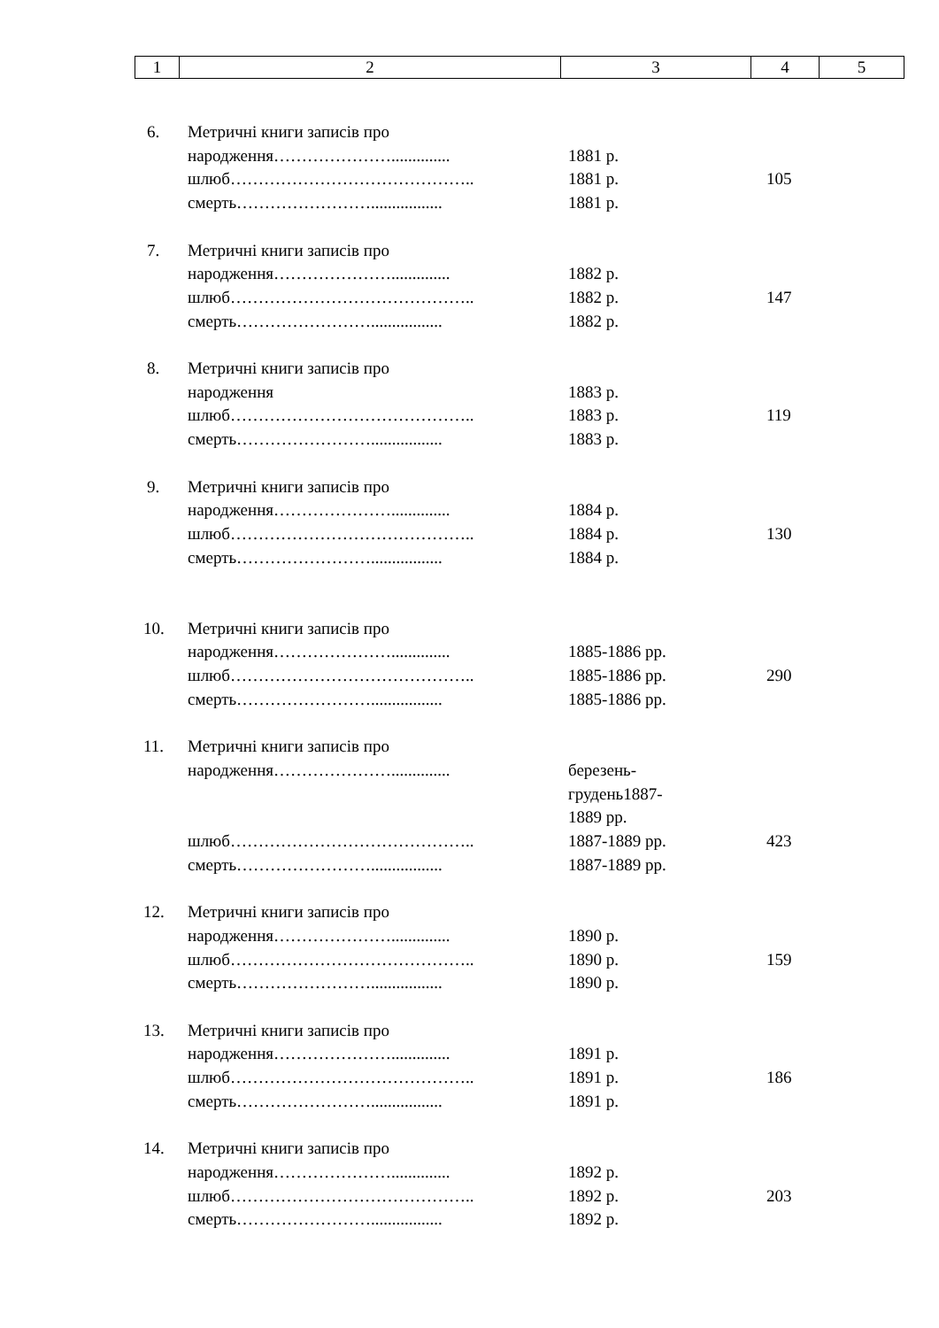| 1 | 2 | 3 | 4 | 5 |
| 6. | Метричні книги записів про | | | |
| | народження………………….............. | 1881 р. | | |
| | шлюб…………………………………….. | 1881 р. | 105 | |
| | смерть……………………................. | 1881 р. | | |
| 7. | Метричні книги записів про | | | |
| | народження………………….............. | 1882 р. | | |
| | шлюб…………………………………….. | 1882 р. | 147 | |
| | смерть……………………................. | 1882 р. | | |
| 8. | Метричні книги записів про | | | |
| | народження | 1883 р. | | |
| | шлюб…………………………………….. | 1883 р. | 119 | |
| | смерть……………………................. | 1883 р. | | |
| 9. | Метричні книги записів про | | | |
| | народження………………….............. | 1884 р. | | |
| | шлюб…………………………………….. | 1884 р. | 130 | |
| | смерть……………………................. | 1884 р. | | |
| 10. | Метричні книги записів про | | | |
| | народження………………….............. | 1885-1886 рр. | | |
| | шлюб…………………………………….. | 1885-1886 рр. | 290 | |
| | смерть……………………................. | 1885-1886 рр. | | |
| 11. | Метричні книги записів про | | | |
| | народження………………….............. | березень- грудень1887- 1889 рр. | | |
| | шлюб…………………………………….. | 1887-1889 рр. | 423 | |
| | смерть……………………................. | 1887-1889 рр. | | |
| 12. | Метричні книги записів про | | | |
| | народження………………….............. | 1890 р. | | |
| | шлюб…………………………………….. | 1890 р. | 159 | |
| | смерть……………………................. | 1890 р. | | |
| 13. | Метричні книги записів про | | | |
| | народження………………….............. | 1891 р. | | |
| | шлюб…………………………………….. | 1891 р. | 186 | |
| | смерть……………………................. | 1891 р. | | |
| 14. | Метричні книги записів про | | | |
| | народження………………….............. | 1892 р. | | |
| | шлюб…………………………………….. | 1892 р. | 203 | |
| | смерть……………………................. | 1892 р. | | |